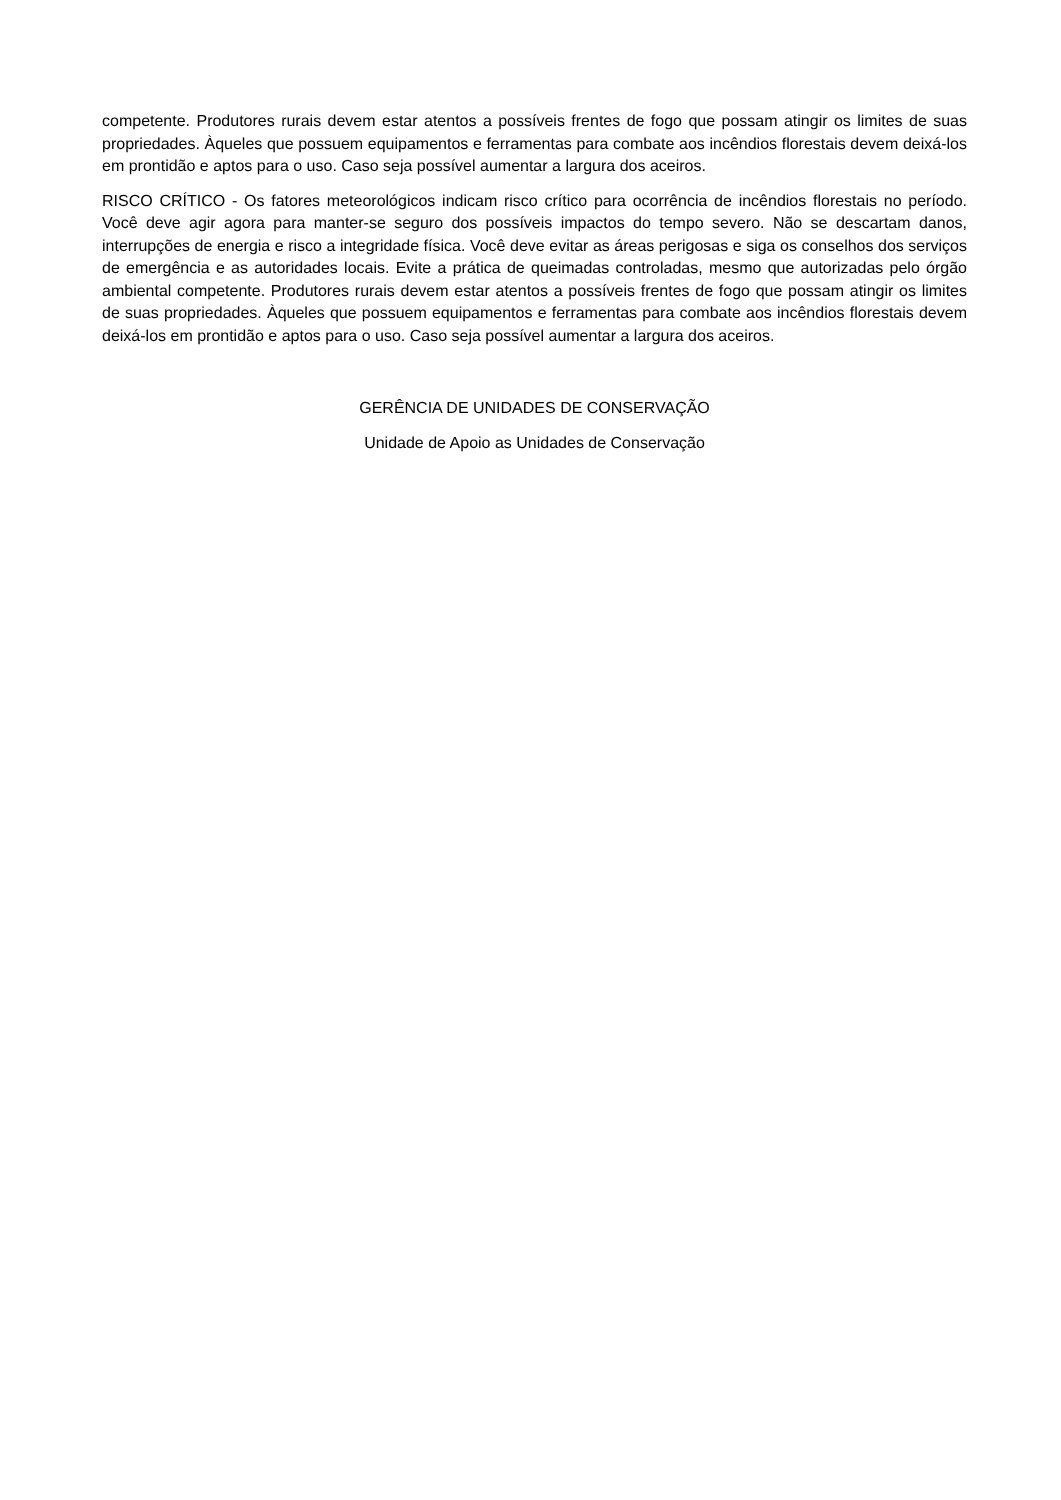competente. Produtores rurais devem estar atentos a possíveis frentes de fogo que possam atingir os limites de suas propriedades. Àqueles que possuem equipamentos e ferramentas para combate aos incêndios florestais devem deixá-los em prontidão e aptos para o uso. Caso seja possível aumentar a largura dos aceiros.
RISCO CRÍTICO - Os fatores meteorológicos indicam risco crítico para ocorrência de incêndios florestais no período. Você deve agir agora para manter-se seguro dos possíveis impactos do tempo severo. Não se descartam danos, interrupções de energia e risco a integridade física. Você deve evitar as áreas perigosas e siga os conselhos dos serviços de emergência e as autoridades locais. Evite a prática de queimadas controladas, mesmo que autorizadas pelo órgão ambiental competente. Produtores rurais devem estar atentos a possíveis frentes de fogo que possam atingir os limites de suas propriedades. Àqueles que possuem equipamentos e ferramentas para combate aos incêndios florestais devem deixá-los em prontidão e aptos para o uso. Caso seja possível aumentar a largura dos aceiros.
GERÊNCIA DE UNIDADES DE CONSERVAÇÃO
Unidade de Apoio as Unidades de Conservação